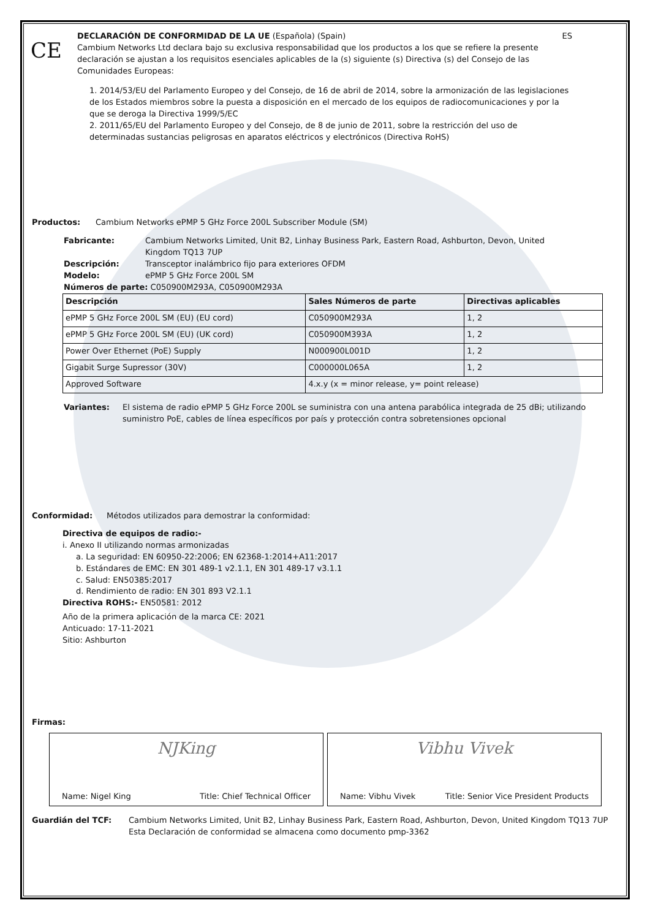CE
DECLARACIÓN DE CONFORMIDAD DE LA UE (Española) (Spain) ES
Cambium Networks Ltd declara bajo su exclusiva responsabilidad que los productos a los que se refiere la presente declaración se ajustan a los requisitos esenciales aplicables de la (s) siguiente (s) Directiva (s) del Consejo de las Comunidades Europeas:
1. 2014/53/EU del Parlamento Europeo y del Consejo, de 16 de abril de 2014, sobre la armonización de las legislaciones de los Estados miembros sobre la puesta a disposición en el mercado de los equipos de radiocomunicaciones y por la que se deroga la Directiva 1999/5/EC
2. 2011/65/EU del Parlamento Europeo y del Consejo, de 8 de junio de 2011, sobre la restricción del uso de determinadas sustancias peligrosas en aparatos eléctricos y electrónicos (Directiva RoHS)
Productos: Cambium Networks ePMP 5 GHz Force 200L Subscriber Module (SM)
Fabricante: Cambium Networks Limited, Unit B2, Linhay Business Park, Eastern Road, Ashburton, Devon, United Kingdom TQ13 7UP
Descripción: Transceptor inalámbrico fijo para exteriores OFDM
Modelo: ePMP 5 GHz Force 200L SM
Números de parte: C050900M293A, C050900M293A
| Descripción | Sales Números de parte | Directivas aplicables |
| --- | --- | --- |
| ePMP 5 GHz Force 200L SM (EU) (EU cord) | C050900M293A | 1, 2 |
| ePMP 5 GHz Force 200L SM (EU) (UK cord) | C050900M393A | 1, 2 |
| Power Over Ethernet (PoE) Supply | N000900L001D | 1, 2 |
| Gigabit Surge Supressor (30V) | C000000L065A | 1, 2 |
| Approved Software | 4.x.y (x = minor release, y= point release) | |
Variantes: El sistema de radio ePMP 5 GHz Force 200L se suministra con una antena parabólica integrada de 25 dBi; utilizando suministro PoE, cables de línea específicos por país y protección contra sobretensiones opcional
Conformidad: Métodos utilizados para demostrar la conformidad:
Directiva de equipos de radio:-
i. Anexo II utilizando normas armonizadas
a. La seguridad: EN 60950-22:2006; EN 62368-1:2014+A11:2017
b. Estándares de EMC: EN 301 489-1 v2.1.1, EN 301 489-17 v3.1.1
c. Salud: EN50385:2017
d. Rendimiento de radio: EN 301 893 V2.1.1
Directiva ROHS:- EN50581: 2012
Año de la primera aplicación de la marca CE: 2021
Anticuado: 17-11-2021
Sitio: Ashburton
Firmas:
NJKing
Name: Nigel King Title: Chief Technical Officer
Vibhu Vivek
Name: Vibhu Vivek Title: Senior Vice President Products
Guardián del TCF: Cambium Networks Limited, Unit B2, Linhay Business Park, Eastern Road, Ashburton, Devon, United Kingdom TQ13 7UP
Esta Declaración de conformidad se almacena como documento pmp-3362